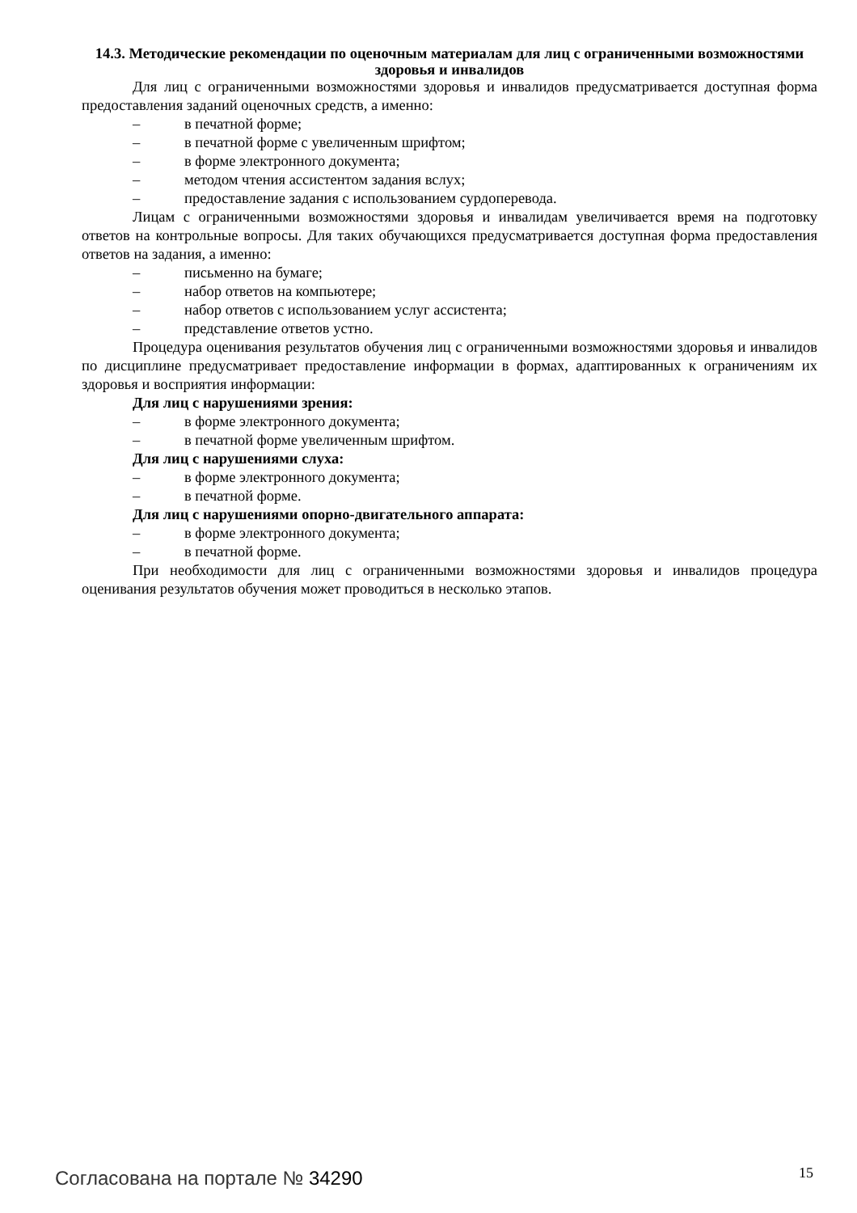14.3. Методические рекомендации по оценочным материалам для лиц с ограниченными возможностями здоровья и инвалидов
Для лиц с ограниченными возможностями здоровья и инвалидов предусматривается доступная форма предоставления заданий оценочных средств, а именно:
– в печатной форме;
– в печатной форме с увеличенным шрифтом;
– в форме электронного документа;
– методом чтения ассистентом задания вслух;
– предоставление задания с использованием сурдоперевода.
Лицам с ограниченными возможностями здоровья и инвалидам увеличивается время на подготовку ответов на контрольные вопросы. Для таких обучающихся предусматривается доступная форма предоставления ответов на задания, а именно:
– письменно на бумаге;
– набор ответов на компьютере;
– набор ответов с использованием услуг ассистента;
– представление ответов устно.
Процедура оценивания результатов обучения лиц с ограниченными возможностями здоровья и инвалидов по дисциплине предусматривает предоставление информации в формах, адаптированных к ограничениям их здоровья и восприятия информации:
Для лиц с нарушениями зрения:
– в форме электронного документа;
– в печатной форме увеличенным шрифтом.
Для лиц с нарушениями слуха:
– в форме электронного документа;
– в печатной форме.
Для лиц с нарушениями опорно-двигательного аппарата:
– в форме электронного документа;
– в печатной форме.
При необходимости для лиц с ограниченными возможностями здоровья и инвалидов процедура оценивания результатов обучения может проводиться в несколько этапов.
Согласована на портале № 34290 15